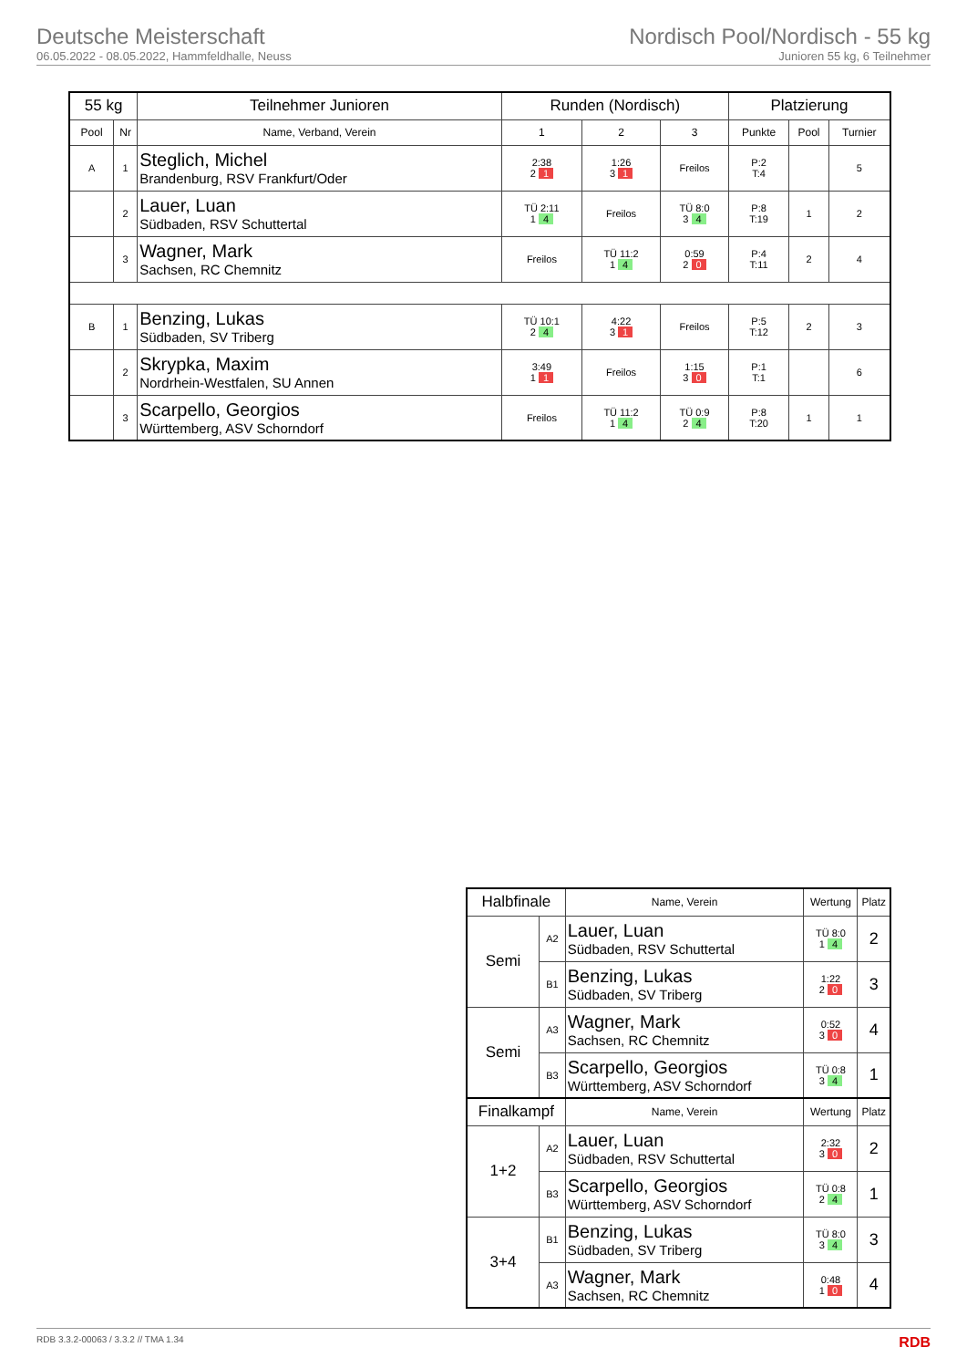Deutsche Meisterschaft
06.05.2022 - 08.05.2022, Hammfeldhalle, Neuss
Nordisch Pool/Nordisch - 55 kg
Junioren 55 kg, 6 Teilnehmer
| 55 kg | | Teilnehmer Junioren | Runden (Nordisch) | | | Platzierung | | |
| --- | --- | --- | --- | --- | --- | --- | --- | --- |
| Pool | Nr | Name, Verband, Verein | 1 | 2 | 3 | Punkte | Pool | Turnier |
| A | 1 | Steglich, Michel Brandenburg, RSV Frankfurt/Oder | 2:38 2 1 | 1:26 3 1 | Freilos | P:2 T:4 | | 5 |
| | 2 | Lauer, Luan Südbaden, RSV Schuttertal | TÜ 2:11 1 4 | Freilos | TÜ 8:0 3 4 | P:8 T:19 | 1 | 2 |
| | 3 | Wagner, Mark Sachsen, RC Chemnitz | Freilos | TÜ 11:2 1 4 | 0:59 2 0 | P:4 T:11 | 2 | 4 |
| B | 1 | Benzing, Lukas Südbaden, SV Triberg | TÜ 10:1 2 4 | 4:22 3 1 | Freilos | P:5 T:12 | 2 | 3 |
| | 2 | Skrypka, Maxim Nordrhein-Westfalen, SU Annen | 3:49 1 1 | Freilos | 1:15 3 0 | P:1 T:1 | | 6 |
| | 3 | Scarpello, Georgios Württemberg, ASV Schorndorf | Freilos | TÜ 11:2 1 4 | TÜ 0:9 2 4 | P:8 T:20 | 1 | 1 |
| Halbfinale | | Name, Verein | Wertung | Platz |
| --- | --- | --- | --- | --- |
| Semi | A2 | Lauer, Luan Südbaden, RSV Schuttertal | TÜ 8:0 1 4 | 2 |
| | B1 | Benzing, Lukas Südbaden, SV Triberg | 1:22 2 0 | 3 |
| Semi | A3 | Wagner, Mark Sachsen, RC Chemnitz | 0:52 3 0 | 4 |
| | B3 | Scarpello, Georgios Württemberg, ASV Schorndorf | TÜ 0:8 3 4 | 1 |
| Finalkampf | | Name, Verein | Wertung | Platz |
| 1+2 | A2 | Lauer, Luan Südbaden, RSV Schuttertal | 2:32 3 0 | 2 |
| | B3 | Scarpello, Georgios Württemberg, ASV Schorndorf | TÜ 0:8 2 4 | 1 |
| 3+4 | B1 | Benzing, Lukas Südbaden, SV Triberg | TÜ 8:0 3 4 | 3 |
| | A3 | Wagner, Mark Sachsen, RC Chemnitz | 0:48 1 0 | 4 |
RDB 3.3.2-00063 / 3.3.2 // TMA 1.34 RDB